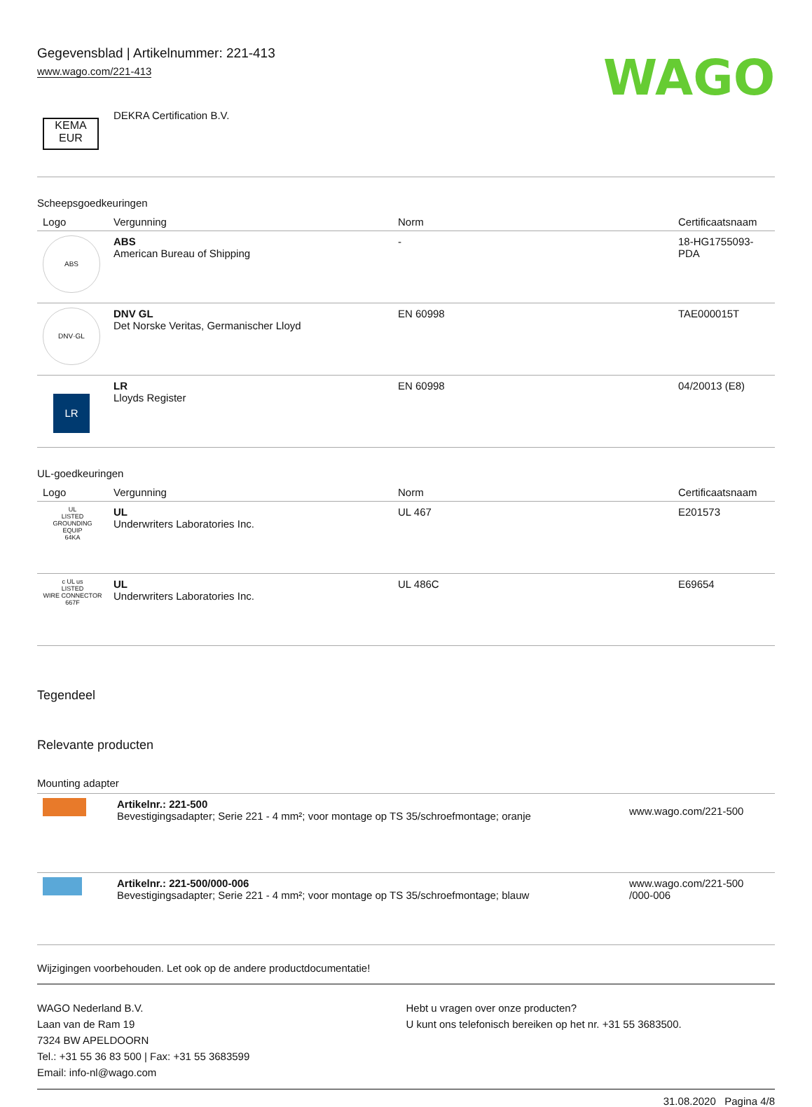Gegevensblad | Artikelnummer: 221-413
www.wago.com/221-413
WAGO
| KEMA EUR | DEKRA Certification B.V. |
Scheepsgoedkeuringen
| Logo | Vergunning | Norm | Certificaatsnaam |
| --- | --- | --- | --- |
| ABS | ABS American Bureau of Shipping | - | 18-HG1755093-PDA |
| DNV·GL | DNV GL Det Norske Veritas, Germanischer Lloyd | EN 60998 | TAE000015T |
| LR | LR Lloyds Register | EN 60998 | 04/20013 (E8) |
UL-goedkeuringen
| Logo | Vergunning | Norm | Certificaatsnaam |
| --- | --- | --- | --- |
| UL LISTED GROUNDING EQUIP 64KA | UL Underwriters Laboratories Inc. | UL 467 | E201573 |
| c UL us LISTED WIRE CONNECTOR 667F | UL Underwriters Laboratories Inc. | UL 486C | E69654 |
Tegendeel
Relevante producten
Mounting adapter
| | Artikelnr.: 221-500 Bevestigingsadapter; Serie 221 - 4 mm²; voor montage op TS 35/schroefmontage; oranje | www.wago.com/221-500 |
| | Artikelnr.: 221-500/000-006 Bevestigingsadapter; Serie 221 - 4 mm²; voor montage op TS 35/schroefmontage; blauw | www.wago.com/221-500 /000-006 |
Wijzigingen voorbehouden. Let ook op de andere productdocumentatie!
WAGO Nederland B.V.
Laan van de Ram 19
7324 BW APELDOORN
Tel.: +31 55 36 83 500 | Fax: +31 55 3683599
Email: info-nl@wago.com
Hebt u vragen over onze producten?
U kunt ons telefonisch bereiken op het nr. +31 55 3683500.
31.08.2020 Pagina 4/8